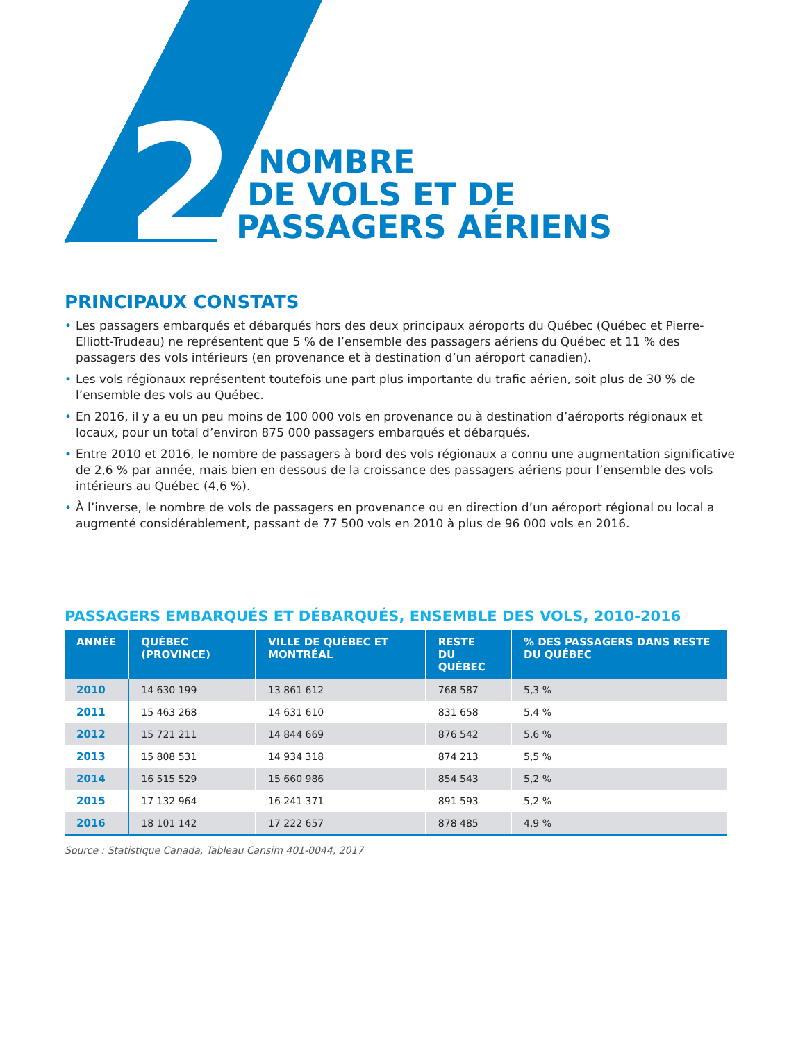2
NOMBRE
DE VOLS ET DE
PASSAGERS AÉRIENS
PRINCIPAUX CONSTATS
• Les passagers embarqués et débarqués hors des deux principaux aéroports du Québec (Québec et Pierre-Elliott-Trudeau) ne représentent que 5 % de l’ensemble des passagers aériens du Québec et 11 % des passagers des vols intérieurs (en provenance et à destination d’un aéroport canadien).
• Les vols régionaux représentent toutefois une part plus importante du trafic aérien, soit plus de 30 % de l’ensemble des vols au Québec.
• En 2016, il y a eu un peu moins de 100 000 vols en provenance ou à destination d’aéroports régionaux et locaux, pour un total d’environ 875 000 passagers embarqués et débarqués.
• Entre 2010 et 2016, le nombre de passagers à bord des vols régionaux a connu une augmentation significative de 2,6 % par année, mais bien en dessous de la croissance des passagers aériens pour l’ensemble des vols intérieurs au Québec (4,6 %).
• À l’inverse, le nombre de vols de passagers en provenance ou en direction d’un aéroport régional ou local a augmenté considérablement, passant de 77 500 vols en 2010 à plus de 96 000 vols en 2016.
PASSAGERS EMBARQUÉS ET DÉBARQUÉS, ENSEMBLE DES VOLS, 2010-2016
| ANNÉE | QUÉBEC (PROVINCE) | VILLE DE QUÉBEC ET MONTRÉAL | RESTE DU QUÉBEC | % DES PASSAGERS DANS RESTE DU QUÉBEC |
| --- | --- | --- | --- | --- |
| 2010 | 14 630 199 | 13 861 612 | 768 587 | 5,3 % |
| 2011 | 15 463 268 | 14 631 610 | 831 658 | 5,4 % |
| 2012 | 15 721 211 | 14 844 669 | 876 542 | 5,6 % |
| 2013 | 15 808 531 | 14 934 318 | 874 213 | 5,5 % |
| 2014 | 16 515 529 | 15 660 986 | 854 543 | 5,2 % |
| 2015 | 17 132 964 | 16 241 371 | 891 593 | 5,2 % |
| 2016 | 18 101 142 | 17 222 657 | 878 485 | 4,9 % |
Source : Statistique Canada, Tableau Cansim 401-0044, 2017